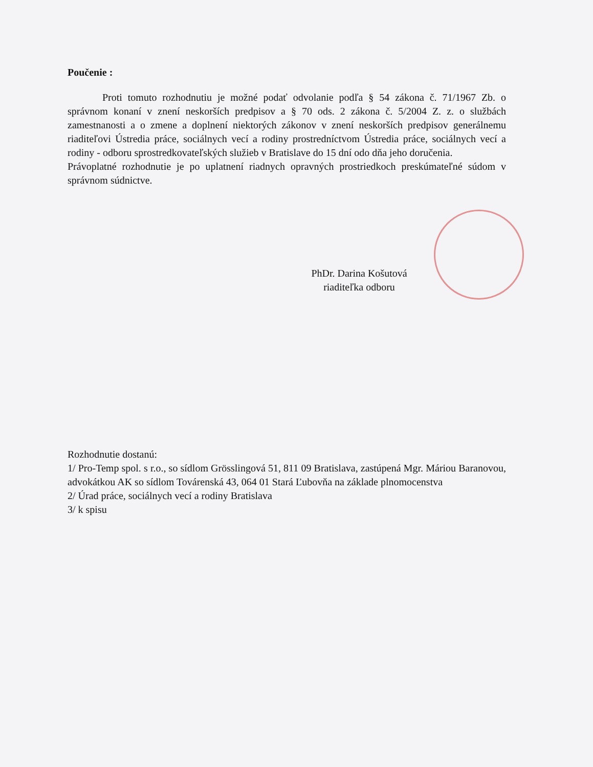Poučenie :
Proti tomuto rozhodnutiu je možné podať odvolanie podľa § 54 zákona č. 71/1967 Zb. o správnom konaní v znení neskorších predpisov a § 70 ods. 2 zákona č. 5/2004 Z. z. o službách zamestnanosti a o zmene a doplnení niektorých zákonov v znení neskorších predpisov generálnemu riaditeľovi Ústredia práce, sociálnych vecí a rodiny prostredníctvom Ústredia práce, sociálnych vecí a rodiny - odboru sprostredkovateľských služieb v Bratislave do 15 dní odo dňa jeho doručenia.
Právoplatné rozhodnutie je po uplatnení riadnych opravných prostriedkoch preskúmateľné súdom v správnom súdnictve.
PhDr. Darina Košutová
riaditeľka odboru
Rozhodnutie dostanú:
1/ Pro-Temp spol. s r.o., so sídlom Grösslingová 51, 811 09 Bratislava, zastúpená Mgr. Máriou Baranovou, advokátkou AK so sídlom Továrenská 43, 064 01 Stará Ľubovňa na základe plnomocenstva
2/ Úrad práce, sociálnych vecí a rodiny Bratislava
3/ k spisu